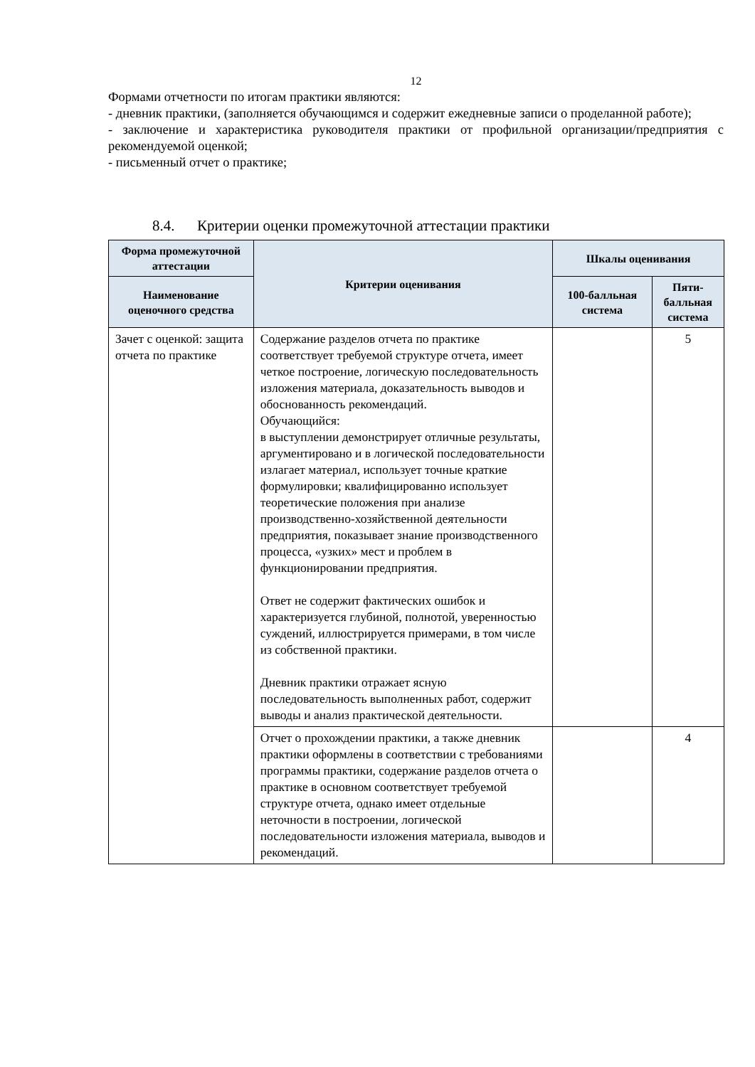12
Формами отчетности по итогам практики являются:
- дневник практики, (заполняется обучающимся и содержит ежедневные записи о проделанной работе);
- заключение и характеристика руководителя практики от профильной организации/предприятия с рекомендуемой оценкой;
- письменный отчет о практике;
8.4. Критерии оценки промежуточной аттестации практики
| Форма промежуточной аттестации | Критерии оценивания | Шкалы оценивания | |
| --- | --- | --- | --- |
| Наименование оценочного средства | | 100-балльная система | Пяти-балльная система |
| Зачет с оценкой: защита отчета по практике | Содержание разделов отчета по практике соответствует требуемой структуре отчета, имеет четкое построение, логическую последовательность изложения материала, доказательность выводов и обоснованность рекомендаций. Обучающийся: в выступлении демонстрирует отличные результаты, аргументировано и в логической последовательности излагает материал, использует точные краткие формулировки; квалифицированно использует теоретические положения при анализе производственно-хозяйственной деятельности предприятия, показывает знание производственного процесса, «узких» мест и проблем в функционировании предприятия. Ответ не содержит фактических ошибок и характеризуется глубиной, полнотой, уверенностью суждений, иллюстрируется примерами, в том числе из собственной практики. Дневник практики отражает ясную последовательность выполненных работ, содержит выводы и анализ практической деятельности. | | 5 |
| | Отчет о прохождении практики, а также дневник практики оформлены в соответствии с требованиями программы практики, содержание разделов отчета о практике в основном соответствует требуемой структуре отчета, однако имеет отдельные неточности в построении, логической последовательности изложения материала, выводов и рекомендаций. | | 4 |